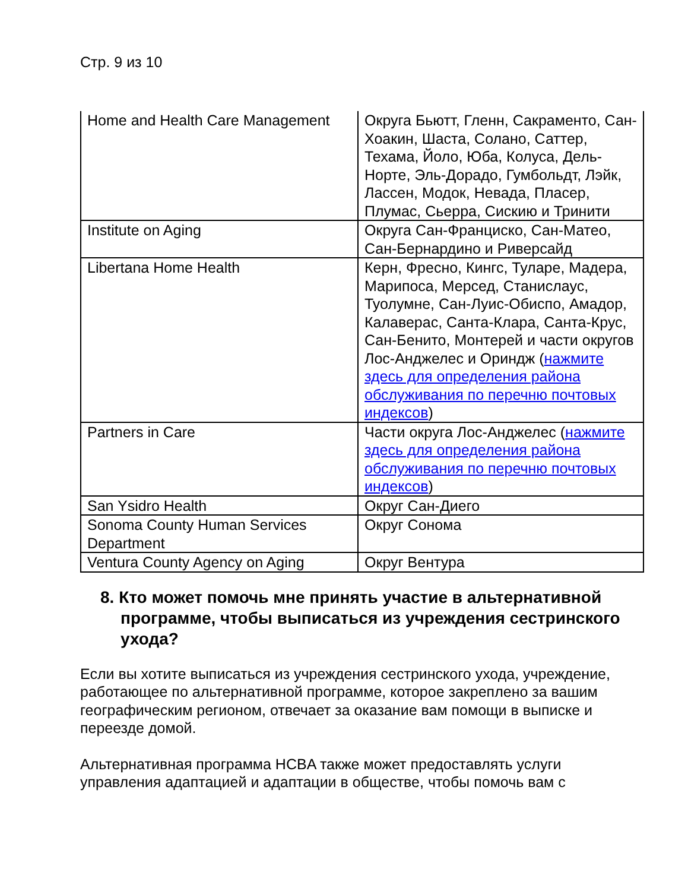Стр. 9 из 10
| Home and Health Care Management | Округа Бьютт, Гленн, Сакраменто, Сан-Хоакин, Шаста, Солано, Саттер, Техама, Йоло, Юба, Колуса, Дель-Норте, Эль-Дорадо, Гумбольдт, Лэйк, Лассен, Модок, Невада, Пласер, Плумас, Сьерра, Сискию и Тринити |
| Institute on Aging | Округа Сан-Франциско, Сан-Матео, Сан-Бернардино и Риверсайд |
| Libertana Home Health | Керн, Фресно, Кингс, Туларе, Мадера, Марипоса, Мерсед, Станислаус, Туолумне, Сан-Луис-Обиспо, Амадор, Калаверас, Санта-Клара, Санта-Крус, Сан-Бенито, Монтерей и части округов Лос-Анджелес и Ориндж ( нажмите здесь для определения района обслуживания по перечню почтовых индексов ) |
| Partners in Care | Части округа Лос-Анджелес ( нажмите здесь для определения района обслуживания по перечню почтовых индексов ) |
| San Ysidro Health | Округ Сан-Диего |
| Sonoma County Human Services Department | Округ Сонома |
| Ventura County Agency on Aging | Округ Вентура |
8. Кто может помочь мне принять участие в альтернативной программе, чтобы выписаться из учреждения сестринского ухода?
Если вы хотите выписаться из учреждения сестринского ухода, учреждение, работающее по альтернативной программе, которое закреплено за вашим географическим регионом, отвечает за оказание вам помощи в выписке и переезде домой.
Альтернативная программа HCBA также может предоставлять услуги управления адаптацией и адаптации в обществе, чтобы помочь вам с